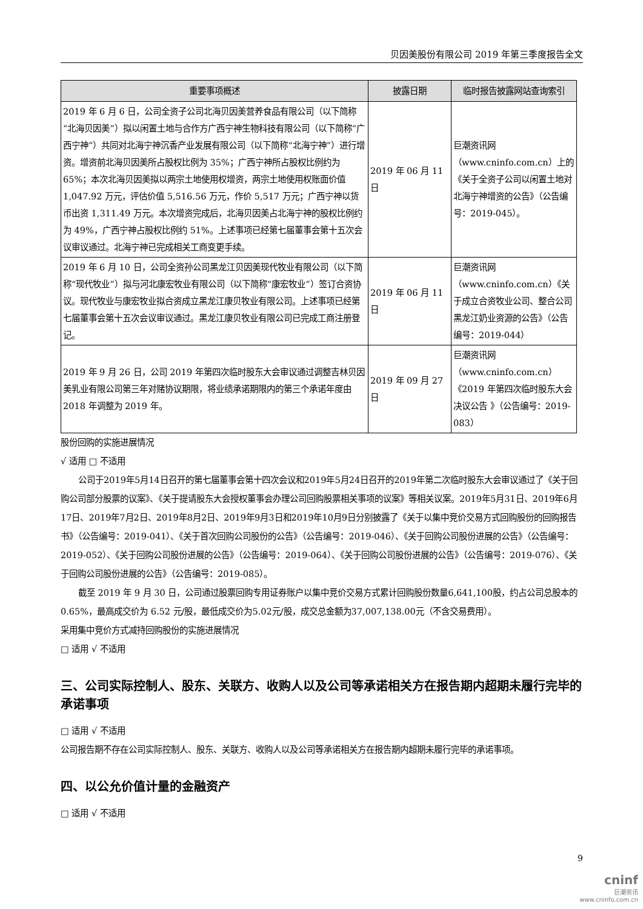贝因美股份有限公司 2019 年第三季度报告全文
| 重要事项概述 | 披露日期 | 临时报告披露网站查询索引 |
| --- | --- | --- |
| 2019 年 6 月 6 日，公司全资子公司北海贝因美营养食品有限公司（以下简称“北海贝因美”）拟以闲置土地与合作方广西宁神生物科技有限公司（以下简称“广西宁神”）共同对北海宁神沉香产业发展有限公司（以下简称“北海宁神”）进行增资。增资前北海贝因美所占股权比例为 35%；广西宁神所占股权比例约为 65%；本次北海贝因美拟以两宗土地使用权增资，两宗土地使用权账面价值 1,047.92 万元，评估价值 5,516.56 万元，作价 5,517 万元；广西宁神以货币出资 1,311.49 万元。本次增资完成后，北海贝因美占北海宁神的股权比例约为 49%，广西宁神占股权比例约 51%。上述事项已经第七届董事会第十五次会议审议通过。北海宁神已完成相关工商变更手续。 | 2019 年 06 月 11 日 | 巨潮资讯网（www.cninfo.com.cn）上的《关于全资子公司以闲置土地对北海宁神增资的公告》（公告编号：2019-045）。 |
| 2019 年 6 月 10 日，公司全资孙公司黑龙江贝因美现代牧业有限公司（以下简称“现代牧业”）拟与河北康宏牧业有限公司（以下简称“康宏牧业”）签订合资协议。现代牧业与康宏牧业拟合资成立黑龙江康贝牧业有限公司。上述事项已经第七届董事会第十五次会议审议通过。黑龙江康贝牧业有限公司已完成工商注册登记。 | 2019 年 06 月 11 日 | 巨潮资讯网（www.cninfo.com.cn）《关于成立合资牧业公司、整合公司黑龙江奶业资源的公告》（公告编号：2019-044） |
| 2019 年 9 月 26 日，公司 2019 年第四次临时股东大会审议通过调整吉林贝因美乳业有限公司第三年对赌协议期限，将业绩承诺期限内的第三个承诺年度由 2018 年调整为 2019 年。 | 2019 年 09 月 27 日 | 巨潮资讯网（www.cninfo.com.cn）《2019 年第四次临时股东大会决议公告 》（公告编号：2019-083） |
股份回购的实施进展情况
√ 适用 □ 不适用
公司于2019年5月14日召开的第七届董事会第十四次会议和2019年5月24日召开的2019年第二次临时股东大会审议通过了《关于回购公司部分股票的议案》、《关于提请股东大会授权董事会办理公司回购股票相关事项的议案》等相关议案。2019年5月31日、2019年6月17日、2019年7月2日、2019年8月2日、2019年9月3日和2019年10月9日分别披露了《关于以集中竞价交易方式回购股份的回购报告书》（公告编号：2019-041）、《关于首次回购公司股份的公告》（公告编号：2019-046）、《关于回购公司股份进展的公告》（公告编号：2019-052）、《关于回购公司股份进展的公告》（公告编号：2019-064）、《关于回购公司股份进展的公告》（公告编号：2019-076）、《关于回购公司股份进展的公告》（公告编号：2019-085）。
截至 2019 年 9 月 30 日，公司通过股票回购专用证券账户以集中竞价交易方式累计回购股份数量6,641,100股，约占公司总股本的0.65%，最高成交价为 6.52 元/股，最低成交价为5.02元/股，成交总金额为37,007,138.00元（不含交易费用）。
采用集中竞价方式减持回购股份的实施进展情况
□ 适用 √ 不适用
三、公司实际控制人、股东、关联方、收购人以及公司等承诺相关方在报告期内超期未履行完毕的承诺事项
□ 适用 √ 不适用
公司报告期不存在公司实际控制人、股东、关联方、收购人以及公司等承诺相关方在报告期内超期未履行完毕的承诺事项。
四、以公允价值计量的金融资产
□ 适用 √ 不适用
9
cninf
巨潮资讯
www.cninfo.com.cn